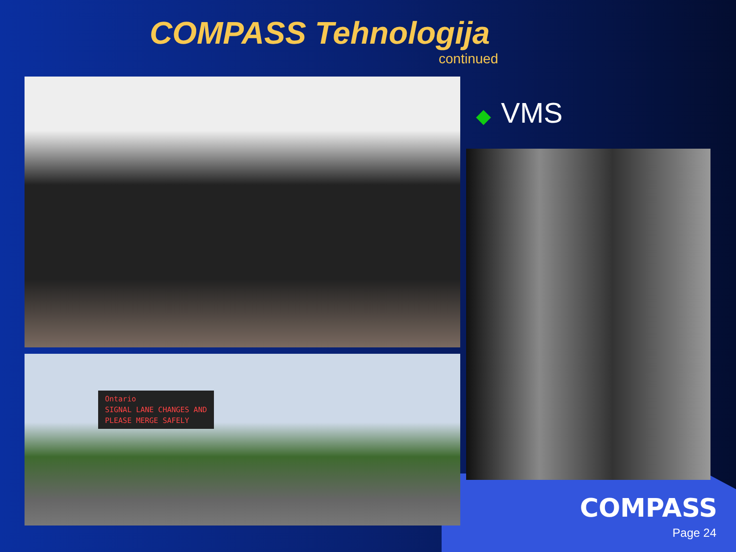COMPASS Tehnologija
continued
Ontario
SIGNAL LANE CHANGES AND
PLEASE MERGE SAFELY
◆ VMS
COMPASS
Page 24